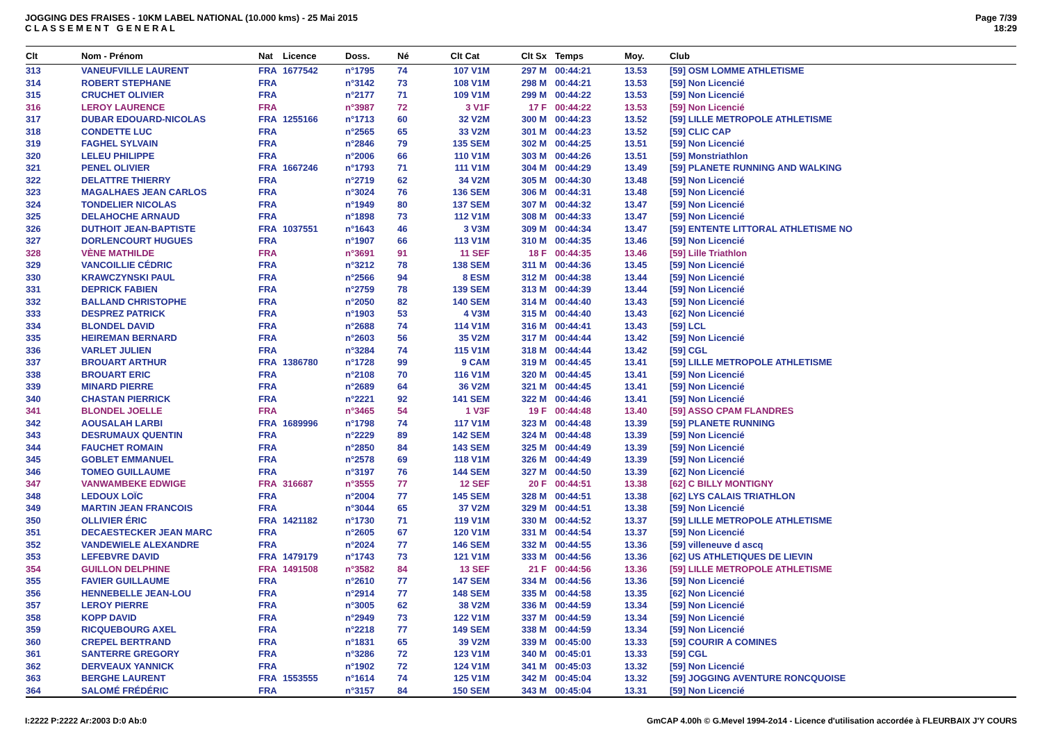JOGGING DES FRAISES - 10KM LABEL NATIONAL (10.000 kms) - 25 Mai 2015
C L A S S E M E N T G E N E R A L
Page 7/39
18:29
| Clt | Nom - Prénom | Nat | Licence | Doss. | Né | Clt Cat | Clt Sx | Temps | Moy. | Club |
| --- | --- | --- | --- | --- | --- | --- | --- | --- | --- | --- |
| 313 | VANEUFVILLE LAURENT | FRA | 1677542 | n°1795 | 74 | 107 V1M | 297 M | 00:44:21 | 13.53 | [59] OSM LOMME ATHLETISME |
| 314 | ROBERT STEPHANE | FRA | | n°3142 | 73 | 108 V1M | 298 M | 00:44:21 | 13.53 | [59] Non Licencié |
| 315 | CRUCHET OLIVIER | FRA | | n°2177 | 71 | 109 V1M | 299 M | 00:44:22 | 13.53 | [59] Non Licencié |
| 316 | LEROY LAURENCE | FRA | | n°3987 | 72 | 3 V1F | 17 F | 00:44:22 | 13.53 | [59] Non Licencié |
| 317 | DUBAR EDOUARD-NICOLAS | FRA | 1255166 | n°1713 | 60 | 32 V2M | 300 M | 00:44:23 | 13.52 | [59] LILLE METROPOLE ATHLETISME |
| 318 | CONDETTE LUC | FRA | | n°2565 | 65 | 33 V2M | 301 M | 00:44:23 | 13.52 | [59] CLIC CAP |
| 319 | FAGHEL SYLVAIN | FRA | | n°2846 | 79 | 135 SEM | 302 M | 00:44:25 | 13.51 | [59] Non Licencié |
| 320 | LELEU PHILIPPE | FRA | | n°2006 | 66 | 110 V1M | 303 M | 00:44:26 | 13.51 | [59] Monstriathlon |
| 321 | PENEL OLIVIER | FRA | 1667246 | n°1793 | 71 | 111 V1M | 304 M | 00:44:29 | 13.49 | [59] PLANETE RUNNING AND WALKING |
| 322 | DELATTRE THIERRY | FRA | | n°2719 | 62 | 34 V2M | 305 M | 00:44:30 | 13.48 | [59] Non Licencié |
| 323 | MAGALHAES JEAN CARLOS | FRA | | n°3024 | 76 | 136 SEM | 306 M | 00:44:31 | 13.48 | [59] Non Licencié |
| 324 | TONDELIER NICOLAS | FRA | | n°1949 | 80 | 137 SEM | 307 M | 00:44:32 | 13.47 | [59] Non Licencié |
| 325 | DELAHOCHE ARNAUD | FRA | | n°1898 | 73 | 112 V1M | 308 M | 00:44:33 | 13.47 | [59] Non Licencié |
| 326 | DUTHOIT JEAN-BAPTISTE | FRA | 1037551 | n°1643 | 46 | 3 V3M | 309 M | 00:44:34 | 13.47 | [59] ENTENTE LITTORAL ATHLETISME NO |
| 327 | DORLENCOURT HUGUES | FRA | | n°1907 | 66 | 113 V1M | 310 M | 00:44:35 | 13.46 | [59] Non Licencié |
| 328 | VÈNE MATHILDE | FRA | | n°3691 | 91 | 11 SEF | 18 F | 00:44:35 | 13.46 | [59] Lille Triathlon |
| 329 | VANCOILLIE CÉDRIC | FRA | | n°3212 | 78 | 138 SEM | 311 M | 00:44:36 | 13.45 | [59] Non Licencié |
| 330 | KRAWCZYNSKI PAUL | FRA | | n°2566 | 94 | 8 ESM | 312 M | 00:44:38 | 13.44 | [59] Non Licencié |
| 331 | DEPRICK FABIEN | FRA | | n°2759 | 78 | 139 SEM | 313 M | 00:44:39 | 13.44 | [59] Non Licencié |
| 332 | BALLAND CHRISTOPHE | FRA | | n°2050 | 82 | 140 SEM | 314 M | 00:44:40 | 13.43 | [59] Non Licencié |
| 333 | DESPREZ PATRICK | FRA | | n°1903 | 53 | 4 V3M | 315 M | 00:44:40 | 13.43 | [62] Non Licencié |
| 334 | BLONDEL DAVID | FRA | | n°2688 | 74 | 114 V1M | 316 M | 00:44:41 | 13.43 | [59] LCL |
| 335 | HEIREMAN BERNARD | FRA | | n°2603 | 56 | 35 V2M | 317 M | 00:44:44 | 13.42 | [59] Non Licencié |
| 336 | VARLET JULIEN | FRA | | n°3284 | 74 | 115 V1M | 318 M | 00:44:44 | 13.42 | [59] CGL |
| 337 | BROUART ARTHUR | FRA | 1386780 | n°1728 | 99 | 9 CAM | 319 M | 00:44:45 | 13.41 | [59] LILLE METROPOLE ATHLETISME |
| 338 | BROUART ERIC | FRA | | n°2108 | 70 | 116 V1M | 320 M | 00:44:45 | 13.41 | [59] Non Licencié |
| 339 | MINARD PIERRE | FRA | | n°2689 | 64 | 36 V2M | 321 M | 00:44:45 | 13.41 | [59] Non Licencié |
| 340 | CHASTAN PIERRICK | FRA | | n°2221 | 92 | 141 SEM | 322 M | 00:44:46 | 13.41 | [59] Non Licencié |
| 341 | BLONDEL JOELLE | FRA | | n°3465 | 54 | 1 V3F | 19 F | 00:44:48 | 13.40 | [59] ASSO CPAM FLANDRES |
| 342 | AOUSALAH LARBI | FRA | 1689996 | n°1798 | 74 | 117 V1M | 323 M | 00:44:48 | 13.39 | [59] PLANETE RUNNING |
| 343 | DESRUMAUX QUENTIN | FRA | | n°2229 | 89 | 142 SEM | 324 M | 00:44:48 | 13.39 | [59] Non Licencié |
| 344 | FAUCHET ROMAIN | FRA | | n°2850 | 84 | 143 SEM | 325 M | 00:44:49 | 13.39 | [59] Non Licencié |
| 345 | GOBLET EMMANUEL | FRA | | n°2578 | 69 | 118 V1M | 326 M | 00:44:49 | 13.39 | [59] Non Licencié |
| 346 | TOMEO GUILLAUME | FRA | | n°3197 | 76 | 144 SEM | 327 M | 00:44:50 | 13.39 | [62] Non Licencié |
| 347 | VANWAMBEKE EDWIGE | FRA | 316687 | n°3555 | 77 | 12 SEF | 20 F | 00:44:51 | 13.38 | [62] C BILLY MONTIGNY |
| 348 | LEDOUX LOÏC | FRA | | n°2004 | 77 | 145 SEM | 328 M | 00:44:51 | 13.38 | [62] LYS CALAIS TRIATHLON |
| 349 | MARTIN JEAN FRANCOIS | FRA | | n°3044 | 65 | 37 V2M | 329 M | 00:44:51 | 13.38 | [59] Non Licencié |
| 350 | OLLIVIER ÉRIC | FRA | 1421182 | n°1730 | 71 | 119 V1M | 330 M | 00:44:52 | 13.37 | [59] LILLE METROPOLE ATHLETISME |
| 351 | DECAESTECKER JEAN MARC | FRA | | n°2605 | 67 | 120 V1M | 331 M | 00:44:54 | 13.37 | [59] Non Licencié |
| 352 | VANDEWIELE ALEXANDRE | FRA | | n°2024 | 77 | 146 SEM | 332 M | 00:44:55 | 13.36 | [59] villeneuve d ascq |
| 353 | LEFEBVRE DAVID | FRA | 1479179 | n°1743 | 73 | 121 V1M | 333 M | 00:44:56 | 13.36 | [62] US ATHLETIQUES DE LIEVIN |
| 354 | GUILLON DELPHINE | FRA | 1491508 | n°3582 | 84 | 13 SEF | 21 F | 00:44:56 | 13.36 | [59] LILLE METROPOLE ATHLETISME |
| 355 | FAVIER GUILLAUME | FRA | | n°2610 | 77 | 147 SEM | 334 M | 00:44:56 | 13.36 | [59] Non Licencié |
| 356 | HENNEBELLE JEAN-LOU | FRA | | n°2914 | 77 | 148 SEM | 335 M | 00:44:58 | 13.35 | [62] Non Licencié |
| 357 | LEROY PIERRE | FRA | | n°3005 | 62 | 38 V2M | 336 M | 00:44:59 | 13.34 | [59] Non Licencié |
| 358 | KOPP DAVID | FRA | | n°2949 | 73 | 122 V1M | 337 M | 00:44:59 | 13.34 | [59] Non Licencié |
| 359 | RICQUEBOURG AXEL | FRA | | n°2218 | 77 | 149 SEM | 338 M | 00:44:59 | 13.34 | [59] Non Licencié |
| 360 | CREPEL BERTRAND | FRA | | n°1831 | 65 | 39 V2M | 339 M | 00:45:00 | 13.33 | [59] COURIR A COMINES |
| 361 | SANTERRE GREGORY | FRA | | n°3286 | 72 | 123 V1M | 340 M | 00:45:01 | 13.33 | [59] CGL |
| 362 | DERVEAUX YANNICK | FRA | | n°1902 | 72 | 124 V1M | 341 M | 00:45:03 | 13.32 | [59] Non Licencié |
| 363 | BERGHE LAURENT | FRA | 1553555 | n°1614 | 74 | 125 V1M | 342 M | 00:45:04 | 13.32 | [59] JOGGING AVENTURE RONCQUOISE |
| 364 | SALOMÉ FRÉDÉRIC | FRA | | n°3157 | 84 | 150 SEM | 343 M | 00:45:04 | 13.31 | [59] Non Licencié |
I:2222 P:2222 Ar:2003 D:0 Ab:0 GmCAP 4.00h © G.Mevel 1994-2o14 - Licence d'utilisation accordée à FLEURBAIX J'Y COURS